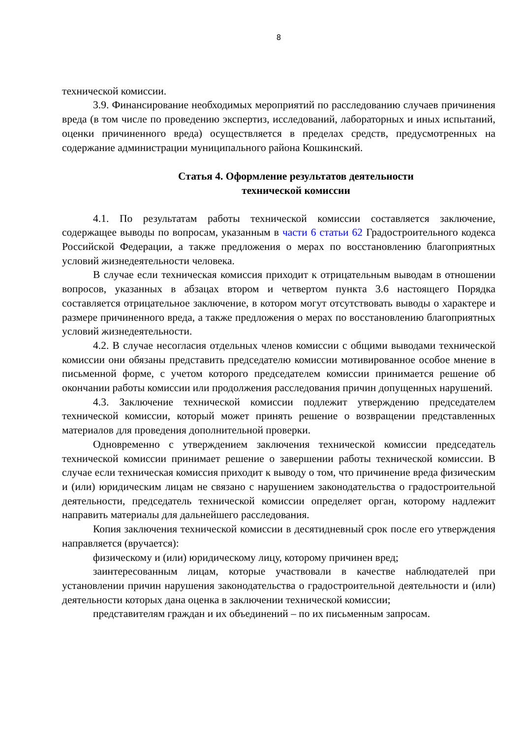8
технической комиссии.
3.9. Финансирование необходимых мероприятий по расследованию случаев причинения вреда (в том числе по проведению экспертиз, исследований, лабораторных и иных испытаний, оценки причиненного вреда) осуществляется в пределах средств, предусмотренных на содержание администрации муниципального района Кошкинский.
Статья 4. Оформление результатов деятельности
технической комиссии
4.1. По результатам работы технической комиссии составляется заключение, содержащее выводы по вопросам, указанным в части 6 статьи 62 Градостроительного кодекса Российской Федерации, а также предложения о мерах по восстановлению благоприятных условий жизнедеятельности человека.
В случае если техническая комиссия приходит к отрицательным выводам в отношении вопросов, указанных в абзацах втором и четвертом пункта 3.6 настоящего Порядка составляется отрицательное заключение, в котором могут отсутствовать выводы о характере и размере причиненного вреда, а также предложения о мерах по восстановлению благоприятных условий жизнедеятельности.
4.2. В случае несогласия отдельных членов комиссии с общими выводами технической комиссии они обязаны представить председателю комиссии мотивированное особое мнение в письменной форме, с учетом которого председателем комиссии принимается решение об окончании работы комиссии или продолжения расследования причин допущенных нарушений.
4.3. Заключение технической комиссии подлежит утверждению председателем технической комиссии, который может принять решение о возвращении представленных материалов для проведения дополнительной проверки.
Одновременно с утверждением заключения технической комиссии председатель технической комиссии принимает решение о завершении работы технической комиссии. В случае если техническая комиссия приходит к выводу о том, что причинение вреда физическим и (или) юридическим лицам не связано с нарушением законодательства о градостроительной деятельности, председатель технической комиссии определяет орган, которому надлежит направить материалы для дальнейшего расследования.
Копия заключения технической комиссии в десятидневный срок после его утверждения направляется (вручается):
физическому и (или) юридическому лицу, которому причинен вред;
заинтересованным лицам, которые участвовали в качестве наблюдателей при установлении причин нарушения законодательства о градостроительной деятельности и (или) деятельности которых дана оценка в заключении технической комиссии;
представителям граждан и их объединений – по их письменным запросам.